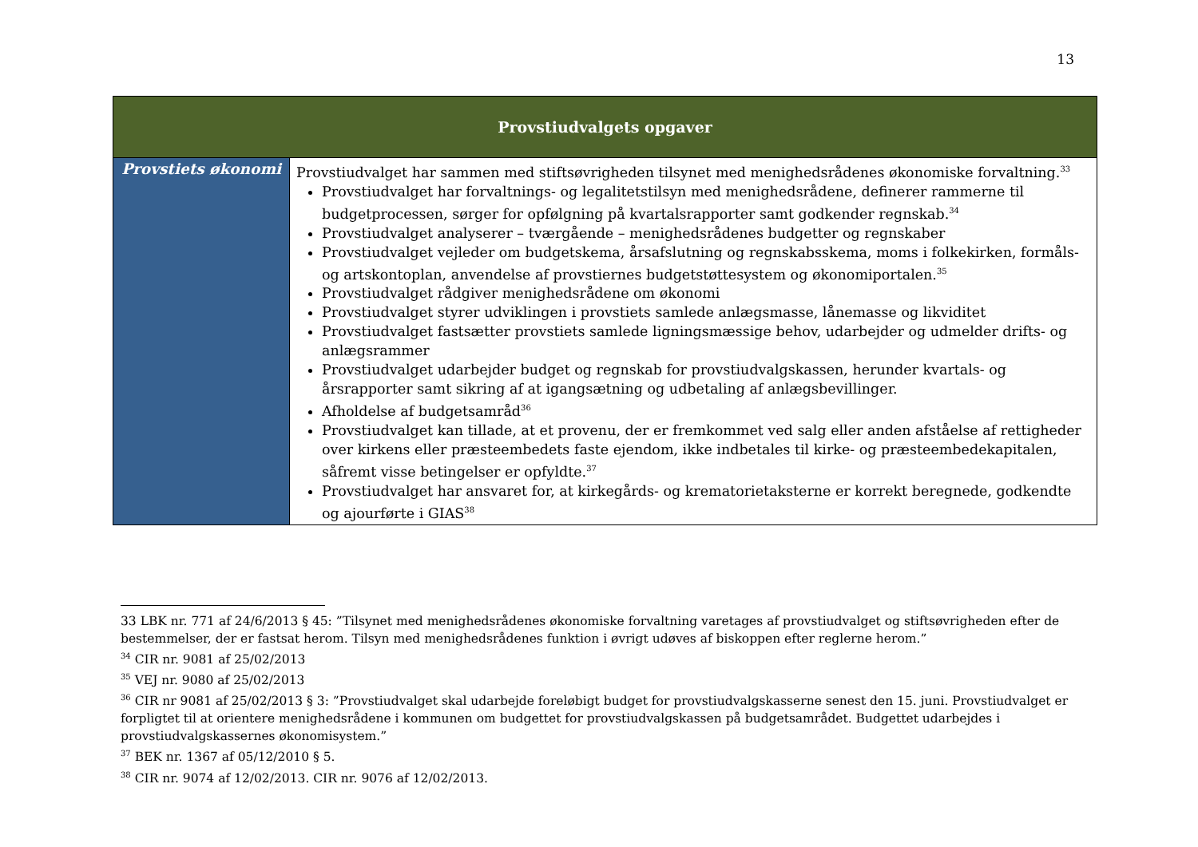13
| Provstiudvalgets opgaver | |
| --- | --- |
| Provstiets økonomi | Provstiudvalget har sammen med stiftsøvrigheden tilsynet med menighedsrådenes økonomiske forvaltning.<sup>33</sup> Provstiudvalget har forvaltnings- og legalitetstilsyn med menighedsrådene, definerer rammerne til budgetprocessen, sørger for opfølgning på kvartalsrapporter samt godkender regnskab.<sup>34</sup> Provstiudvalget analyserer – tværgående – menighedsrådenes budgetter og regnskaber Provstiudvalget vejleder om budgetskema, årsafslutning og regnskabsskema, moms i folkekirken, formåls- og artskontoplan, anvendelse af provstiernes budgetstøttesystem og økonomiportalen.<sup>35</sup> Provstiudvalget rådgiver menighedsrådene om økonomi Provstiudvalget styrer udviklingen i provstiets samlede anlægsmasse, lånemasse og likviditet Provstiudvalget fastsætter provstiets samlede ligningsmæssige behov, udarbejder og udmelder drifts- og anlægsrammer Provstiudvalget udarbejder budget og regnskab for provstiudvalgskassen, herunder kvartals- og årsrapporter samt sikring af at igangsætning og udbetaling af anlægsbevillinger. Afholdelse af budgetsamråd<sup>36</sup> Provstiudvalget kan tillade, at et provenu, der er fremkommet ved salg eller anden afståelse af rettigheder over kirkens eller præsteembedets faste ejendom, ikke indbetales til kirke- og præsteembedekapitalen, såfremt visse betingelser er opfyldte.<sup>37</sup> Provstiudvalget har ansvaret for, at kirkegårds- og krematorietaksterne er korrekt beregnede, godkendte og ajourførte i GIAS<sup>38</sup> |
33 LBK nr. 771 af 24/6/2013 § 45: ”Tilsynet med menighedsrådenes økonomiske forvaltning varetages af provstiudvalget og stiftsøvrigheden efter de bestemmelser, der er fastsat herom. Tilsyn med menighedsrådenes funktion i øvrigt udøves af biskoppen efter reglerne herom.”
<sup>34</sup> CIR nr. 9081 af 25/02/2013
<sup>35</sup> VEJ nr. 9080 af 25/02/2013
<sup>36</sup> CIR nr 9081 af 25/02/2013 § 3: ”Provstiudvalget skal udarbejde foreløbigt budget for provstiudvalgskasserne senest den 15. juni. Provstiudvalget er forpligtet til at orientere menighedsrådene i kommunen om budgettet for provstiudvalgskassen på budgetsamrådet. Budgettet udarbejdes i provstiudvalgskassernes økonomisystem.”
<sup>37</sup> BEK nr. 1367 af 05/12/2010 § 5.
<sup>38</sup> CIR nr. 9074 af 12/02/2013. CIR nr. 9076 af 12/02/2013.